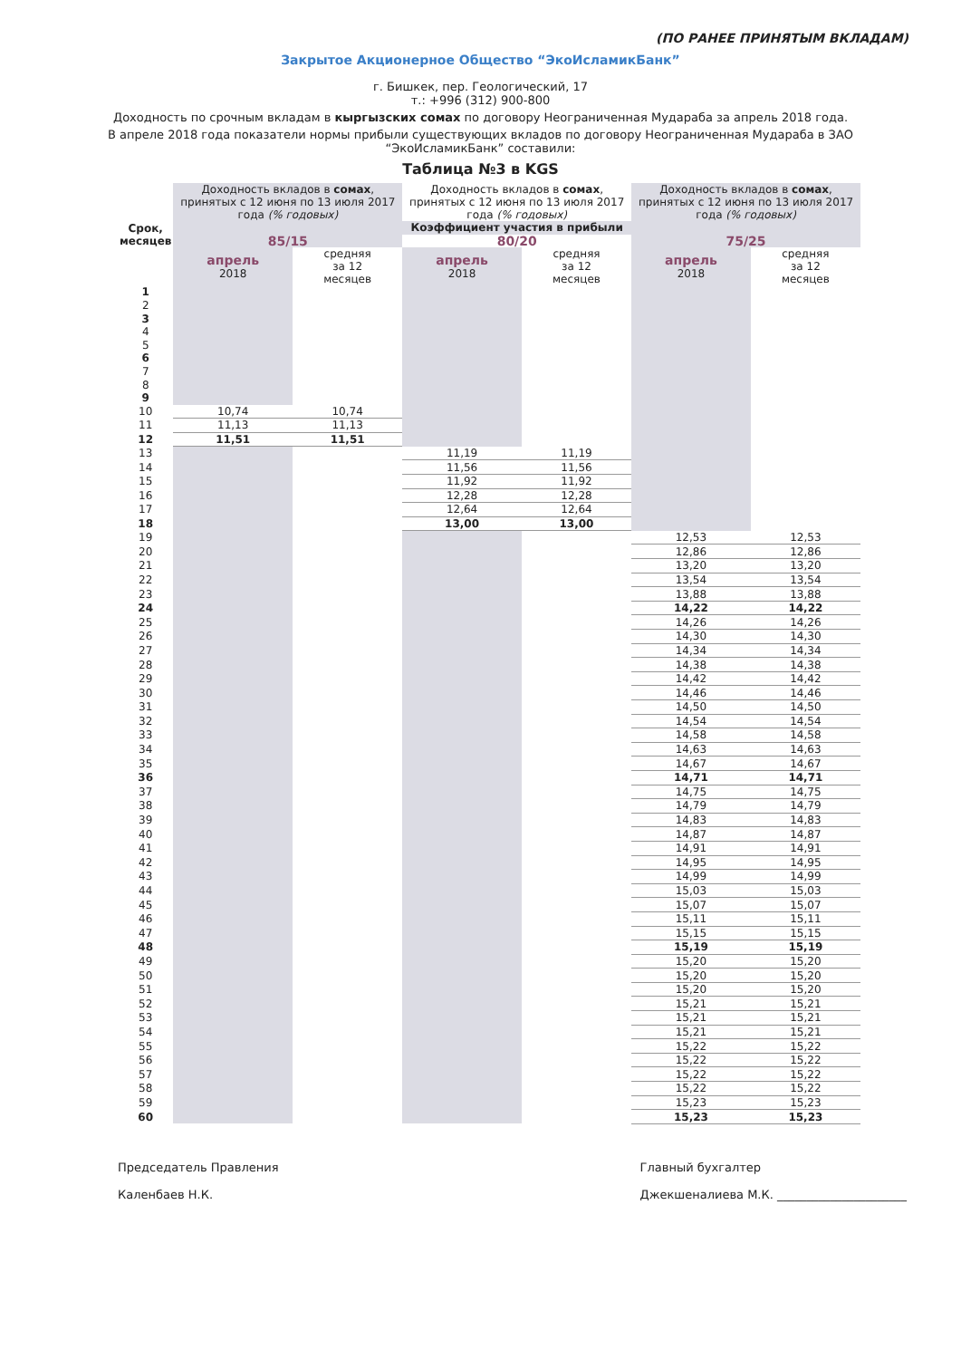(ПО РАНЕЕ ПРИНЯТЫМ ВКЛАДАМ)
Закрытое Акционерное Общество “ЭкоИсламикБанк”
г. Бишкек, пер. Геологический, 17
т.: +996 (312) 900-800
Доходность по срочным вкладам в кыргызских сомах по договору Неограниченная Мудараба за апрель 2018 года.
В апреле 2018 года показатели нормы прибыли существующих вкладов по договору Неограниченная Мудараба в ЗАО “ЭкоИсламикБанк” составили:
Таблица №3 в KGS
| Срок, месяцев | Доходность вкладов в сомах , принятых с 12 июня по 13 июля 2017 года (% годовых) | | Доходность вкладов в сомах , принятых с 12 июня по 13 июля 2017 года (% годовых) | | Доходность вкладов в сомах , принятых с 12 июня по 13 июля 2017 года (% годовых) | |
| --- | --- | --- | --- | --- | --- | --- |
| | Коэффициент участия в прибыли | | | | | |
| | 85/15 | | 80/20 | | 75/25 | |
| | апрель 2018 | средняя за 12 месяцев | апрель 2018 | средняя за 12 месяцев | апрель 2018 | средняя за 12 месяцев |
| 1 | | | | | | |
| 2 | | | | | | |
| 3 | | | | | | |
| 4 | | | | | | |
| 5 | | | | | | |
| 6 | | | | | | |
| 7 | | | | | | |
| 8 | | | | | | |
| 9 | | | | | | |
| 10 | 10,74 | 10,74 | | | | |
| 11 | 11,13 | 11,13 | | | | |
| 12 | 11,51 | 11,51 | | | | |
| 13 | | | 11,19 | 11,19 | | |
| 14 | | | 11,56 | 11,56 | | |
| 15 | | | 11,92 | 11,92 | | |
| 16 | | | 12,28 | 12,28 | | |
| 17 | | | 12,64 | 12,64 | | |
| 18 | | | 13,00 | 13,00 | | |
| 19 | | | | | 12,53 | 12,53 |
| 20 | | | | | 12,86 | 12,86 |
| 21 | | | | | 13,20 | 13,20 |
| 22 | | | | | 13,54 | 13,54 |
| 23 | | | | | 13,88 | 13,88 |
| 24 | | | | | 14,22 | 14,22 |
| 25 | | | | | 14,26 | 14,26 |
| 26 | | | | | 14,30 | 14,30 |
| 27 | | | | | 14,34 | 14,34 |
| 28 | | | | | 14,38 | 14,38 |
| 29 | | | | | 14,42 | 14,42 |
| 30 | | | | | 14,46 | 14,46 |
| 31 | | | | | 14,50 | 14,50 |
| 32 | | | | | 14,54 | 14,54 |
| 33 | | | | | 14,58 | 14,58 |
| 34 | | | | | 14,63 | 14,63 |
| 35 | | | | | 14,67 | 14,67 |
| 36 | | | | | 14,71 | 14,71 |
| 37 | | | | | 14,75 | 14,75 |
| 38 | | | | | 14,79 | 14,79 |
| 39 | | | | | 14,83 | 14,83 |
| 40 | | | | | 14,87 | 14,87 |
| 41 | | | | | 14,91 | 14,91 |
| 42 | | | | | 14,95 | 14,95 |
| 43 | | | | | 14,99 | 14,99 |
| 44 | | | | | 15,03 | 15,03 |
| 45 | | | | | 15,07 | 15,07 |
| 46 | | | | | 15,11 | 15,11 |
| 47 | | | | | 15,15 | 15,15 |
| 48 | | | | | 15,19 | 15,19 |
| 49 | | | | | 15,20 | 15,20 |
| 50 | | | | | 15,20 | 15,20 |
| 51 | | | | | 15,20 | 15,20 |
| 52 | | | | | 15,21 | 15,21 |
| 53 | | | | | 15,21 | 15,21 |
| 54 | | | | | 15,21 | 15,21 |
| 55 | | | | | 15,22 | 15,22 |
| 56 | | | | | 15,22 | 15,22 |
| 57 | | | | | 15,22 | 15,22 |
| 58 | | | | | 15,22 | 15,22 |
| 59 | | | | | 15,23 | 15,23 |
| 60 | | | | | 15,23 | 15,23 |
Председатель Правления
Каленбаев Н.К.
Главный бухгалтер
Джекшеналиева М.К. ______________________